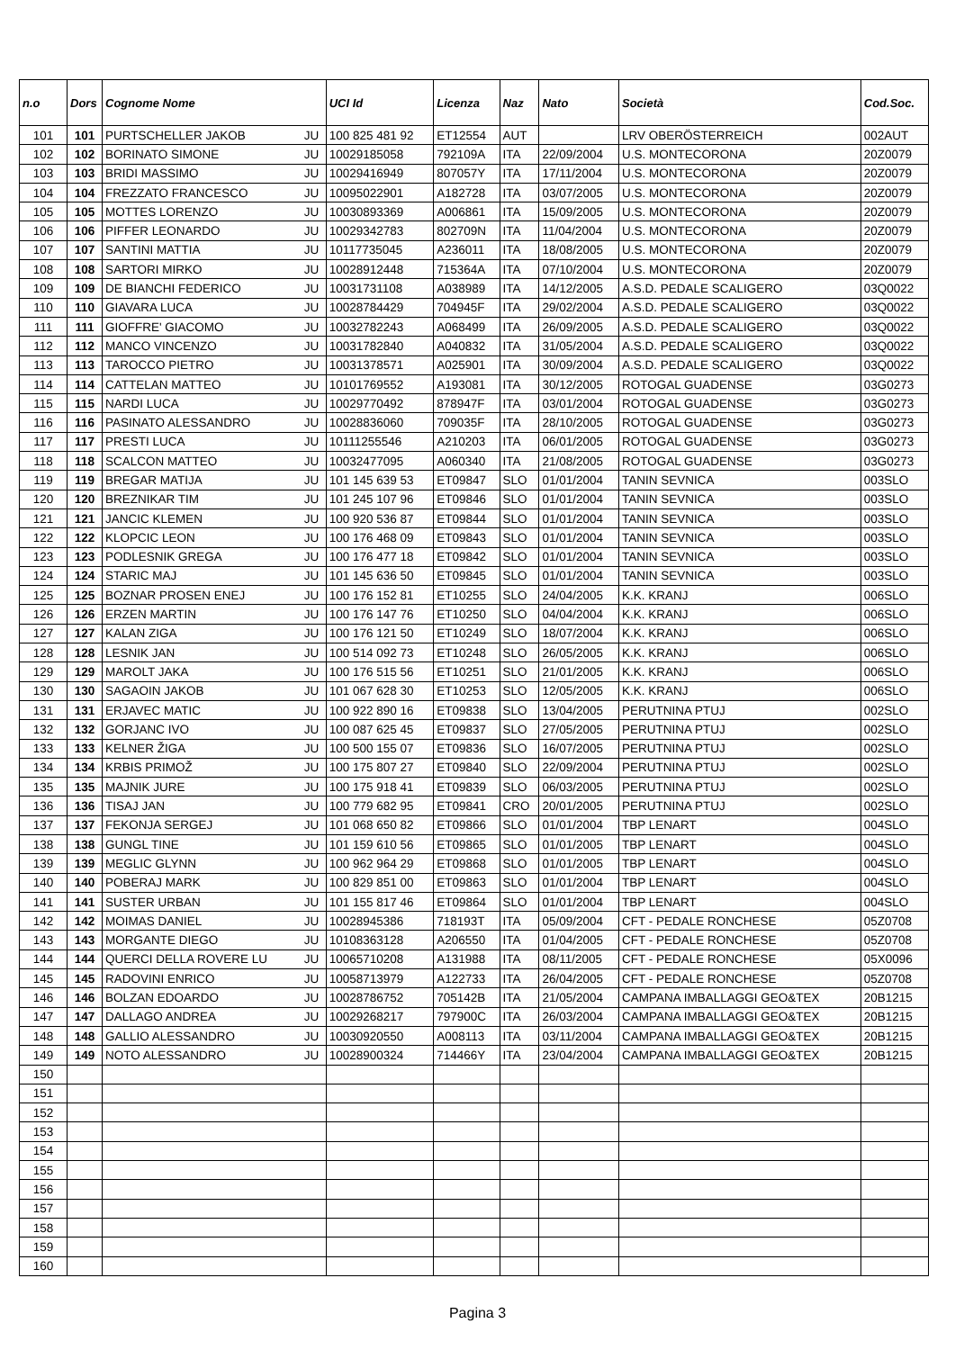| n.o | Dors | Cognome Nome | | UCI Id | Licenza | Naz | Nato | Società | Cod.Soc. |
| --- | --- | --- | --- | --- | --- | --- | --- | --- | --- |
| 101 | 101 | PURTSCHELLER JAKOB | JU | 100 825 481 92 | ET12554 | AUT | | LRV OBERÖSTERREICH | 002AUT |
| 102 | 102 | BORINATO SIMONE | JU | 10029185058 | 792109A | ITA | 22/09/2004 | U.S. MONTECORONA | 20Z0079 |
| 103 | 103 | BRIDI MASSIMO | JU | 10029416949 | 807057Y | ITA | 17/11/2004 | U.S. MONTECORONA | 20Z0079 |
| 104 | 104 | FREZZATO FRANCESCO | JU | 10095022901 | A182728 | ITA | 03/07/2005 | U.S. MONTECORONA | 20Z0079 |
| 105 | 105 | MOTTES LORENZO | JU | 10030893369 | A006861 | ITA | 15/09/2005 | U.S. MONTECORONA | 20Z0079 |
| 106 | 106 | PIFFER LEONARDO | JU | 10029342783 | 802709N | ITA | 11/04/2004 | U.S. MONTECORONA | 20Z0079 |
| 107 | 107 | SANTINI MATTIA | JU | 10117735045 | A236011 | ITA | 18/08/2005 | U.S. MONTECORONA | 20Z0079 |
| 108 | 108 | SARTORI MIRKO | JU | 10028912448 | 715364A | ITA | 07/10/2004 | U.S. MONTECORONA | 20Z0079 |
| 109 | 109 | DE BIANCHI FEDERICO | JU | 10031731108 | A038989 | ITA | 14/12/2005 | A.S.D. PEDALE SCALIGERO | 03Q0022 |
| 110 | 110 | GIAVARA LUCA | JU | 10028784429 | 704945F | ITA | 29/02/2004 | A.S.D. PEDALE SCALIGERO | 03Q0022 |
| 111 | 111 | GIOFFRE' GIACOMO | JU | 10032782243 | A068499 | ITA | 26/09/2005 | A.S.D. PEDALE SCALIGERO | 03Q0022 |
| 112 | 112 | MANCO VINCENZO | JU | 10031782840 | A040832 | ITA | 31/05/2004 | A.S.D. PEDALE SCALIGERO | 03Q0022 |
| 113 | 113 | TAROCCO PIETRO | JU | 10031378571 | A025901 | ITA | 30/09/2004 | A.S.D. PEDALE SCALIGERO | 03Q0022 |
| 114 | 114 | CATTELAN MATTEO | JU | 10101769552 | A193081 | ITA | 30/12/2005 | ROTOGAL GUADENSE | 03G0273 |
| 115 | 115 | NARDI LUCA | JU | 10029770492 | 878947F | ITA | 03/01/2004 | ROTOGAL GUADENSE | 03G0273 |
| 116 | 116 | PASINATO ALESSANDRO | JU | 10028836060 | 709035F | ITA | 28/10/2005 | ROTOGAL GUADENSE | 03G0273 |
| 117 | 117 | PRESTI LUCA | JU | 10111255546 | A210203 | ITA | 06/01/2005 | ROTOGAL GUADENSE | 03G0273 |
| 118 | 118 | SCALCON MATTEO | JU | 10032477095 | A060340 | ITA | 21/08/2005 | ROTOGAL GUADENSE | 03G0273 |
| 119 | 119 | BREGAR MATIJA | JU | 101 145 639 53 | ET09847 | SLO | 01/01/2004 | TANIN SEVNICA | 003SLO |
| 120 | 120 | BREZNIKAR TIM | JU | 101 245 107 96 | ET09846 | SLO | 01/01/2004 | TANIN SEVNICA | 003SLO |
| 121 | 121 | JANCIC KLEMEN | JU | 100 920 536 87 | ET09844 | SLO | 01/01/2004 | TANIN SEVNICA | 003SLO |
| 122 | 122 | KLOPCIC LEON | JU | 100 176 468 09 | ET09843 | SLO | 01/01/2004 | TANIN SEVNICA | 003SLO |
| 123 | 123 | PODLESNIK GREGA | JU | 100 176 477 18 | ET09842 | SLO | 01/01/2004 | TANIN SEVNICA | 003SLO |
| 124 | 124 | STARIC MAJ | JU | 101 145 636 50 | ET09845 | SLO | 01/01/2004 | TANIN SEVNICA | 003SLO |
| 125 | 125 | BOZNAR PROSEN ENEJ | JU | 100 176 152 81 | ET10255 | SLO | 24/04/2005 | K.K. KRANJ | 006SLO |
| 126 | 126 | ERZEN MARTIN | JU | 100 176 147 76 | ET10250 | SLO | 04/04/2004 | K.K. KRANJ | 006SLO |
| 127 | 127 | KALAN ZIGA | JU | 100 176 121 50 | ET10249 | SLO | 18/07/2004 | K.K. KRANJ | 006SLO |
| 128 | 128 | LESNIK JAN | JU | 100 514 092 73 | ET10248 | SLO | 26/05/2005 | K.K. KRANJ | 006SLO |
| 129 | 129 | MAROLT JAKA | JU | 100 176 515 56 | ET10251 | SLO | 21/01/2005 | K.K. KRANJ | 006SLO |
| 130 | 130 | SAGAOIN JAKOB | JU | 101 067 628 30 | ET10253 | SLO | 12/05/2005 | K.K. KRANJ | 006SLO |
| 131 | 131 | ERJAVEC MATIC | JU | 100 922 890 16 | ET09838 | SLO | 13/04/2005 | PERUTNINA PTUJ | 002SLO |
| 132 | 132 | GORJANC IVO | JU | 100 087 625 45 | ET09837 | SLO | 27/05/2005 | PERUTNINA PTUJ | 002SLO |
| 133 | 133 | KELNER ŽIGA | JU | 100 500 155 07 | ET09836 | SLO | 16/07/2005 | PERUTNINA PTUJ | 002SLO |
| 134 | 134 | KRBIS PRIMOŽ | JU | 100 175 807 27 | ET09840 | SLO | 22/09/2004 | PERUTNINA PTUJ | 002SLO |
| 135 | 135 | MAJNIK JURE | JU | 100 175 918 41 | ET09839 | SLO | 06/03/2005 | PERUTNINA PTUJ | 002SLO |
| 136 | 136 | TISAJ JAN | JU | 100 779 682 95 | ET09841 | CRO | 20/01/2005 | PERUTNINA PTUJ | 002SLO |
| 137 | 137 | FEKONJA SERGEJ | JU | 101 068 650 82 | ET09866 | SLO | 01/01/2004 | TBP LENART | 004SLO |
| 138 | 138 | GUNGL TINE | JU | 101 159 610 56 | ET09865 | SLO | 01/01/2005 | TBP LENART | 004SLO |
| 139 | 139 | MEGLIC GLYNN | JU | 100 962 964 29 | ET09868 | SLO | 01/01/2005 | TBP LENART | 004SLO |
| 140 | 140 | POBERAJ MARK | JU | 100 829 851 00 | ET09863 | SLO | 01/01/2004 | TBP LENART | 004SLO |
| 141 | 141 | SUSTER URBAN | JU | 101 155 817 46 | ET09864 | SLO | 01/01/2004 | TBP LENART | 004SLO |
| 142 | 142 | MOIMAS DANIEL | JU | 10028945386 | 718193T | ITA | 05/09/2004 | CFT - PEDALE RONCHESE | 05Z0708 |
| 143 | 143 | MORGANTE DIEGO | JU | 10108363128 | A206550 | ITA | 01/04/2005 | CFT - PEDALE RONCHESE | 05Z0708 |
| 144 | 144 | QUERCI DELLA ROVERE LU | JU | 10065710208 | A131988 | ITA | 08/11/2005 | CFT - PEDALE RONCHESE | 05X0096 |
| 145 | 145 | RADOVINI ENRICO | JU | 10058713979 | A122733 | ITA | 26/04/2005 | CFT - PEDALE RONCHESE | 05Z0708 |
| 146 | 146 | BOLZAN EDOARDO | JU | 10028786752 | 705142B | ITA | 21/05/2004 | CAMPANA IMBALLAGGI GEO&TEX | 20B1215 |
| 147 | 147 | DALLAGO ANDREA | JU | 10029268217 | 797900C | ITA | 26/03/2004 | CAMPANA IMBALLAGGI GEO&TEX | 20B1215 |
| 148 | 148 | GALLIO ALESSANDRO | JU | 10030920550 | A008113 | ITA | 03/11/2004 | CAMPANA IMBALLAGGI GEO&TEX | 20B1215 |
| 149 | 149 | NOTO ALESSANDRO | JU | 10028900324 | 714466Y | ITA | 23/04/2004 | CAMPANA IMBALLAGGI GEO&TEX | 20B1215 |
| 150 | | | | | | | | | |
| 151 | | | | | | | | | |
| 152 | | | | | | | | | |
| 153 | | | | | | | | | |
| 154 | | | | | | | | | |
| 155 | | | | | | | | | |
| 156 | | | | | | | | | |
| 157 | | | | | | | | | |
| 158 | | | | | | | | | |
| 159 | | | | | | | | | |
| 160 | | | | | | | | | |
Pagina 3